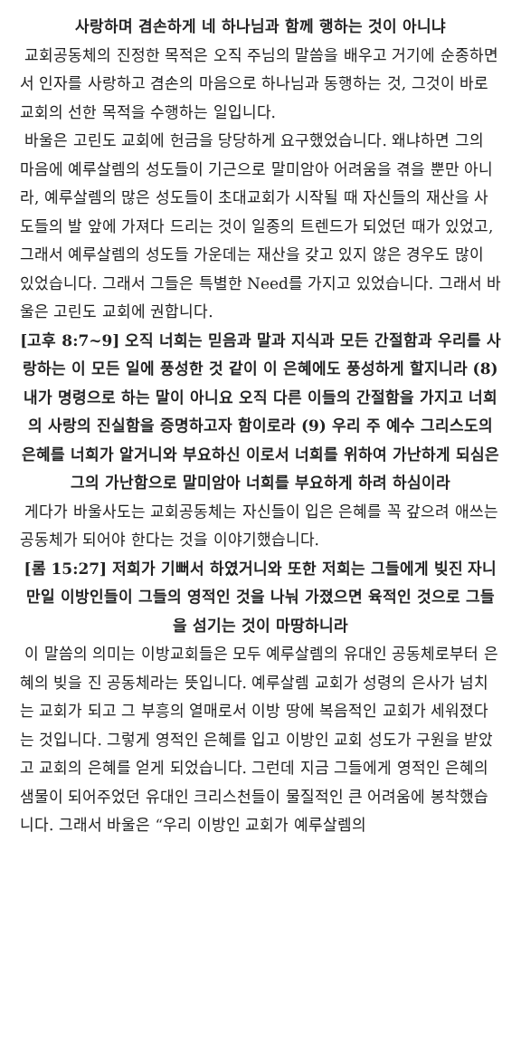사랑하며 겸손하게 네 하나님과 함께 행하는 것이 아니냐
교회공동체의 진정한 목적은 오직 주님의 말씀을 배우고 거기에 순종하면서 인자를 사랑하고 겸손의 마음으로 하나님과 동행하는 것, 그것이 바로 교회의 선한 목적을 수행하는 일입니다.
바울은 고린도 교회에 헌금을 당당하게 요구했었습니다. 왜냐하면 그의 마음에 예루살렘의 성도들이 기근으로 말미암아 어려움을 겪을 뿐만 아니라, 예루살렘의 많은 성도들이 초대교회가 시작될 때 자신들의 재산을 사도들의 발 앞에 가져다 드리는 것이 일종의 트렌드가 되었던 때가 있었고, 그래서 예루살렘의 성도들 가운데는 재산을 갖고 있지 않은 경우도 많이 있었습니다. 그래서 그들은 특별한 Need를 가지고 있었습니다. 그래서 바울은 고린도 교회에 권합니다.
[고후 8:7~9] 오직 너희는 믿음과 말과 지식과 모든 간절함과 우리를 사랑하는 이 모든 일에 풍성한 것 같이 이 은혜에도 풍성하게 할지니라 (8) 내가 명령으로 하는 말이 아니요 오직 다른 이들의 간절함을 가지고 너희의 사랑의 진실함을 증명하고자 함이로라 (9) 우리 주 예수 그리스도의 은혜를 너희가 알거니와 부요하신 이로서 너희를 위하여 가난하게 되심은 그의 가난함으로 말미암아 너희를 부요하게 하려 하심이라
게다가 바울사도는 교회공동체는 자신들이 입은 은혜를 꼭 갚으려 애쓰는 공동체가 되어야 한다는 것을 이야기했습니다.
[롬 15:27] 저희가 기뻐서 하였거니와 또한 저희는 그들에게 빚진 자니 만일 이방인들이 그들의 영적인 것을 나눠 가졌으면 육적인 것으로 그들을 섬기는 것이 마땅하니라
이 말씀의 의미는 이방교회들은 모두 예루살렘의 유대인 공동체로부터 은혜의 빚을 진 공동체라는 뜻입니다. 예루살렘 교회가 성령의 은사가 넘치는 교회가 되고 그 부흥의 열매로서 이방 땅에 복음적인 교회가 세워졌다는 것입니다. 그렇게 영적인 은혜를 입고 이방인 교회 성도가 구원을 받았고 교회의 은혜를 얻게 되었습니다. 그런데 지금 그들에게 영적인 은혜의 샘물이 되어주었던 유대인 크리스천들이 물질적인 큰 어려움에 봉착했습니다. 그래서 바울은 “우리 이방인 교회가 예루살렘의